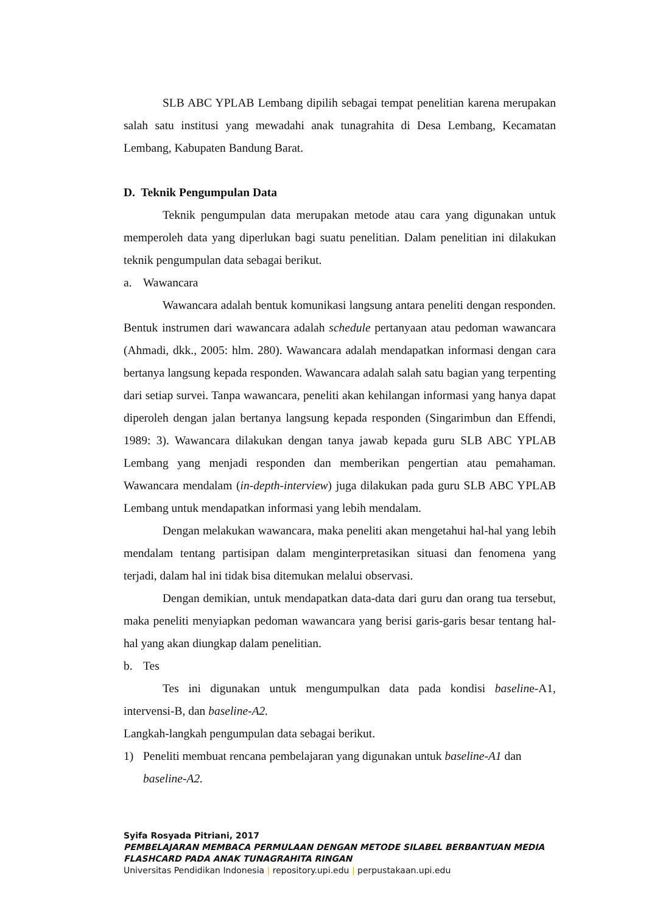SLB ABC YPLAB Lembang dipilih sebagai tempat penelitian karena merupakan salah satu institusi yang mewadahi anak tunagrahita di Desa Lembang, Kecamatan Lembang, Kabupaten Bandung Barat.
D. Teknik Pengumpulan Data
Teknik pengumpulan data merupakan metode atau cara yang digunakan untuk memperoleh data yang diperlukan bagi suatu penelitian. Dalam penelitian ini dilakukan teknik pengumpulan data sebagai berikut.
a. Wawancara
Wawancara adalah bentuk komunikasi langsung antara peneliti dengan responden. Bentuk instrumen dari wawancara adalah schedule pertanyaan atau pedoman wawancara (Ahmadi, dkk., 2005: hlm. 280). Wawancara adalah mendapatkan informasi dengan cara bertanya langsung kepada responden. Wawancara adalah salah satu bagian yang terpenting dari setiap survei. Tanpa wawancara, peneliti akan kehilangan informasi yang hanya dapat diperoleh dengan jalan bertanya langsung kepada responden (Singarimbun dan Effendi, 1989: 3). Wawancara dilakukan dengan tanya jawab kepada guru SLB ABC YPLAB Lembang yang menjadi responden dan memberikan pengertian atau pemahaman. Wawancara mendalam (in-depth-interview) juga dilakukan pada guru SLB ABC YPLAB Lembang untuk mendapatkan informasi yang lebih mendalam.
Dengan melakukan wawancara, maka peneliti akan mengetahui hal-hal yang lebih mendalam tentang partisipan dalam menginterpretasikan situasi dan fenomena yang terjadi, dalam hal ini tidak bisa ditemukan melalui observasi.
Dengan demikian, untuk mendapatkan data-data dari guru dan orang tua tersebut, maka peneliti menyiapkan pedoman wawancara yang berisi garis-garis besar tentang hal-hal yang akan diungkap dalam penelitian.
b. Tes
Tes ini digunakan untuk mengumpulkan data pada kondisi baseline-A1, intervensi-B, dan baseline-A2.
Langkah-langkah pengumpulan data sebagai berikut.
1) Peneliti membuat rencana pembelajaran yang digunakan untuk baseline-A1 dan baseline-A2.
Syifa Rosyada Pitriani, 2017
PEMBELAJARAN MEMBACA PERMULAAN DENGAN METODE SILABEL BERBANTUAN MEDIA
FLASHCARD PADA ANAK TUNAGRAHITA RINGAN
Universitas Pendidikan Indonesia | repository.upi.edu | perpustakaan.upi.edu